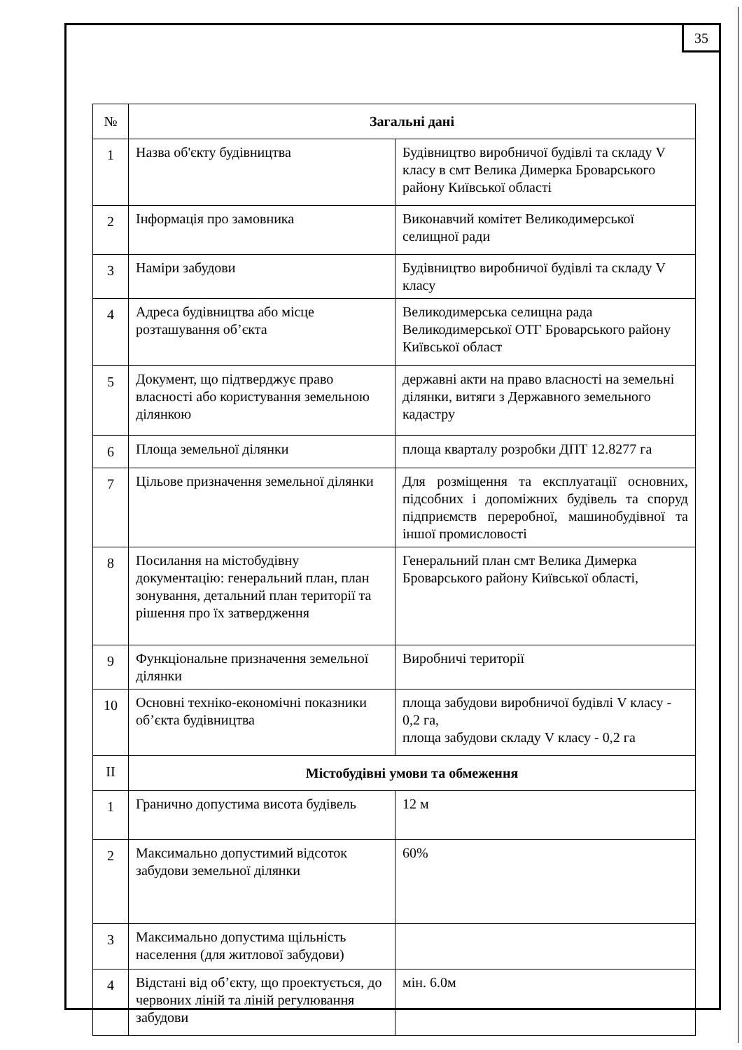35
| № | Загальні дані | |
| 1 | Назва об'єкту будівництва | Будівництво виробничої будівлі та складу V класу в смт Велика Димерка Броварського району Київської області |
| 2 | Інформація про замовника | Виконавчий комітет Великодимерської селищної ради |
| 3 | Наміри забудови | Будівництво виробничої будівлі та складу V класу |
| 4 | Адреса будівництва або місце розташування об’єкта | Великодимерська селищна рада Великодимерської ОТГ Броварського району Київської област |
| 5 | Документ, що підтверджує право власності або користування земельною ділянкою | державні акти на право власності на земельні ділянки, витяги з Державного земельного кадастру |
| 6 | Площа земельної ділянки | площа кварталу розробки ДПТ 12.8277 га |
| 7 | Цільове призначення земельної ділянки | Для розміщення та експлуатації основних, підсобних і допоміжних будівель та споруд підприємств переробної, машинобудівної та іншої промисловості |
| 8 | Посилання на містобудівну документацію: генеральний план, план зонування, детальний план території та рішення про їх затвердження | Генеральний план смт Велика Димерка Броварського району Київської області, |
| 9 | Функціональне призначення земельної ділянки | Виробничі території |
| 10 | Основні техніко-економічні показники об’єкта будівництва | площа забудови виробничої будівлі V класу - 0,2 га, площа забудови складу V класу - 0,2 га |
| II | Містобудівні умови та обмеження | |
| 1 | Гранично допустима висота будівель | 12 м |
| 2 | Максимально допустимий відсоток забудови земельної ділянки | 60% |
| 3 | Максимально допустима щільність населення (для житлової забудови) | |
| 4 | Відстані від об’єкту, що проектується, до червоних ліній та ліній регулювання забудови | мін. 6.0м |